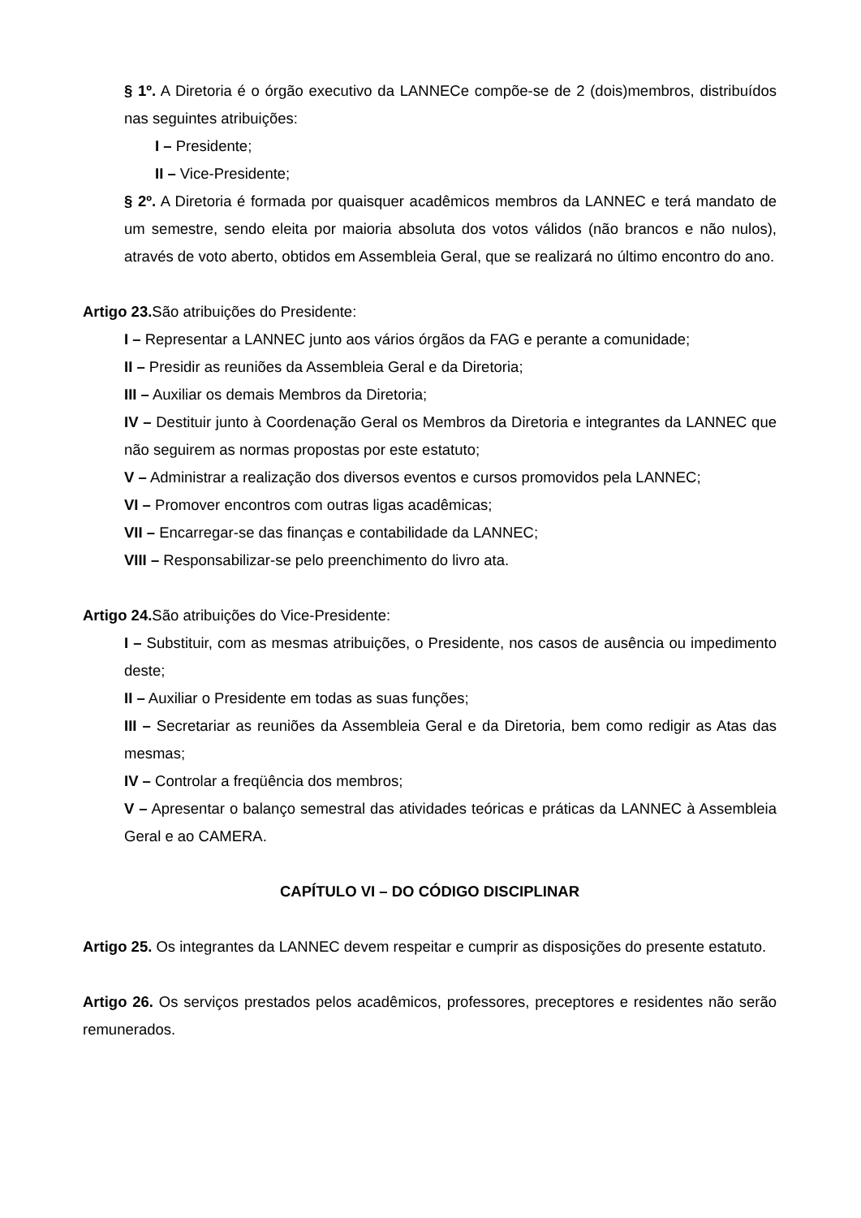§ 1º. A Diretoria é o órgão executivo da LANNECe compõe-se de 2 (dois)membros, distribuídos nas seguintes atribuições:
I – Presidente;
II – Vice-Presidente;
§ 2º. A Diretoria é formada por quaisquer acadêmicos membros da LANNEC e terá mandato de um semestre, sendo eleita por maioria absoluta dos votos válidos (não brancos e não nulos), através de voto aberto, obtidos em Assembleia Geral, que se realizará no último encontro do ano.
Artigo 23. São atribuições do Presidente:
I – Representar a LANNEC junto aos vários órgãos da FAG e perante a comunidade;
II – Presidir as reuniões da Assembleia Geral e da Diretoria;
III – Auxiliar os demais Membros da Diretoria;
IV – Destituir junto à Coordenação Geral os Membros da Diretoria e integrantes da LANNEC que não seguirem as normas propostas por este estatuto;
V – Administrar a realização dos diversos eventos e cursos promovidos pela LANNEC;
VI – Promover encontros com outras ligas acadêmicas;
VII – Encarregar-se das finanças e contabilidade da LANNEC;
VIII – Responsabilizar-se pelo preenchimento do livro ata.
Artigo 24. São atribuições do Vice-Presidente:
I – Substituir, com as mesmas atribuições, o Presidente, nos casos de ausência ou impedimento deste;
II – Auxiliar o Presidente em todas as suas funções;
III – Secretariar as reuniões da Assembleia Geral e da Diretoria, bem como redigir as Atas das mesmas;
IV – Controlar a freqüência dos membros;
V – Apresentar o balanço semestral das atividades teóricas e práticas da LANNEC à Assembleia Geral e ao CAMERA.
CAPÍTULO VI – DO CÓDIGO DISCIPLINAR
Artigo 25. Os integrantes da LANNEC devem respeitar e cumprir as disposições do presente estatuto.
Artigo 26. Os serviços prestados pelos acadêmicos, professores, preceptores e residentes não serão remunerados.